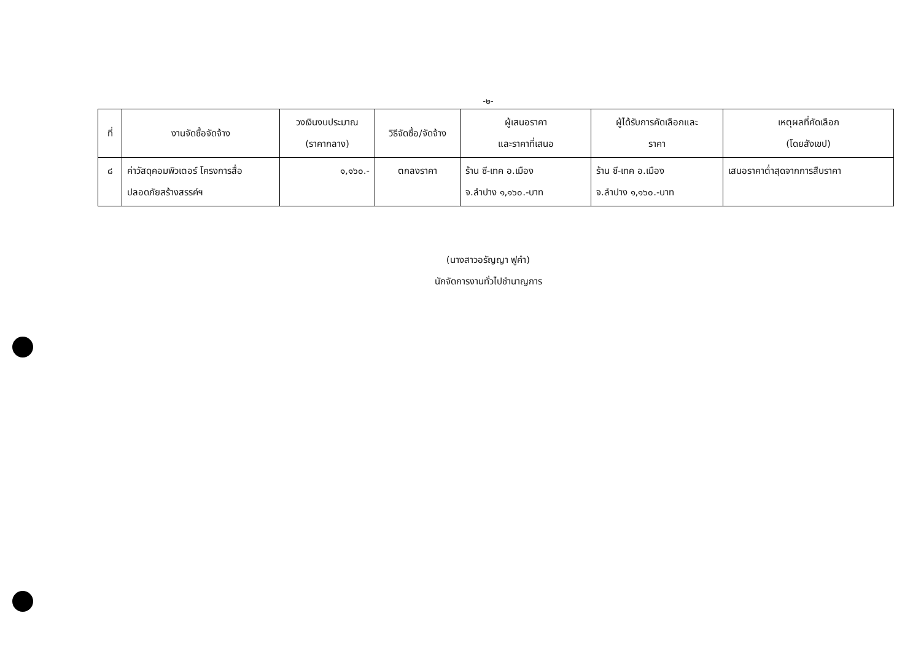-๒-
| ที่ | งานจัดซื้อจัดจ้าง | วงเงินงบประมาณ (ราคากลาง) | วิธีจัดซื้อ/จัดจ้าง | ผู้เสนอราคา และราคาที่เสนอ | ผู้ได้รับการคัดเลือกและ ราคา | เหตุผลที่คัดเลือก (โดยสังเขป) |
| --- | --- | --- | --- | --- | --- | --- |
| ๘ | ค่าวัสดุคอมพิวเตอร์ โครงการสื่อปลอดภัยสร้างสรรค์ฯ | ๑,๑๖๐.- | ตกลงราคา | ร้าน ซี-เทค อ.เมือง จ.ลำปาง ๑,๑๖๐.-บาท | ร้าน ซี-เทค อ.เมือง จ.ลำปาง ๑,๑๖๐.-บาท | เสนอราคาต่ำสุดจากการสืบราคา |
(นางสาวอรัญญา ฟูคำ)
นักจัดการงานทั่วไปชำนาญการ